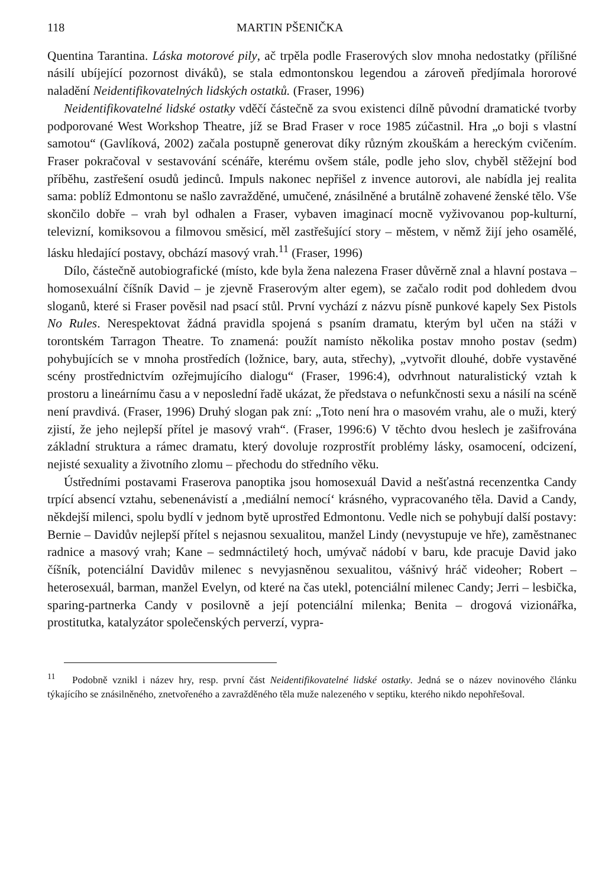118 MARTIN PŠENIČKA
Quentina Tarantina. Láska motorové pily, ač trpěla podle Fraserových slov mnoha nedostatky (přílišné násilí ubíjející pozornost diváků), se stala edmontonskou legendou a zároveň předjímala hororové naladění Neidentifikovatelných lidských ostatků. (Fraser, 1996)
Neidentifikovatelné lidské ostatky vděčí částečně za svou existenci dílně původní dramatické tvorby podporované West Workshop Theatre, jíž se Brad Fraser v roce 1985 zúčastnil. Hra „o boji s vlastní samotou“ (Gavlíková, 2002) začala postupně generovat díky různým zkouškám a hereckým cvičením. Fraser pokračoval v sestavování scénáře, kterému ovšem stále, podle jeho slov, chyběl stěžejní bod příběhu, zastřešení osudů jedinců. Impuls nakonec nepřišel z invence autorovi, ale nabídla jej realita sama: poblíž Edmontonu se našlo zavražděné, umučené, znásilněné a brutálně zohavené ženské tělo. Vše skončilo dobře – vrah byl odhalen a Fraser, vybaven imaginací mocně vyživovanou pop-kulturní, televizní, komiksovou a filmovou směsicí, měl zastřešující story – městem, v němž žijí jeho osamělé, lásku hledající postavy, obchází masový vrah.<sup>11</sup> (Fraser, 1996)
Dílo, částečně autobiografické (místo, kde byla žena nalezena Fraser důvěrně znal a hlavní postava – homosexuální číšník David – je zjevně Fraserovým alter egem), se začalo rodit pod dohledem dvou sloganů, které si Fraser pověsil nad psací stůl. První vychází z názvu písně punkové kapely Sex Pistols No Rules. Nerespektovat žádná pravidla spojená s psaním dramatu, kterým byl učen na stáži v torontském Tarragon Theatre. To znamená: použít namísto několika postav mnoho postav (sedm) pohybujících se v mnoha prostředích (ložnice, bary, auta, střechy), „vytvořit dlouhé, dobře vystavěné scény prostřednictvím ozřejmujícího dialogu“ (Fraser, 1996:4), odvrhnout naturalistický vztah k prostoru a lineárnímu času a v neposlední řadě ukázat, že představa o nefunkčnosti sexu a násilí na scéně není pravdivá. (Fraser, 1996) Druhý slogan pak zní: „Toto není hra o masovém vrahu, ale o muži, který zjistí, že jeho nejlepší přítel je masový vrah“. (Fraser, 1996:6) V těchto dvou heslech je zašifrována základní struktura a rámec dramatu, který dovoluje rozprostřít problémy lásky, osamocení, odcizení, nejisté sexuality a životního zlomu – přechodu do středního věku.
Ústředními postavami Fraserova panoptika jsou homosexuál David a nešťastná recenzentka Candy trpící absencí vztahu, sebenenávistí a ‚mediální nemocí‘ krásného, vypracovaného těla. David a Candy, někdejší milenci, spolu bydlí v jednom bytě uprostřed Edmontonu. Vedle nich se pohybují další postavy: Bernie – Davidův nejlepší přítel s nejasnou sexualitou, manžel Lindy (nevystupuje ve hře), zaměstnanec radnice a masový vrah; Kane – sedmnáctiletý hoch, umývač nádobí v baru, kde pracuje David jako číšník, potenciální Davidův milenec s nevyjasněnou sexualitou, vášnivý hráč videoher; Robert – heterosexuál, barman, manžel Evelyn, od které na čas utekl, potenciální milenec Candy; Jerri – lesbička, sparing-partnerka Candy v posilovně a její potenciální milenka; Benita – drogová vizionářka, prostitutka, katalyzátor společenských perverzí, vypra-
<sup>11</sup> Podobně vznikl i název hry, resp. první část Neidentifikovatelné lidské ostatky. Jedná se o název novinového článku týkajícího se znásilněného, znetvořeného a zavražděného těla muže nalezeného v septiku, kterého nikdo nepohřešoval.